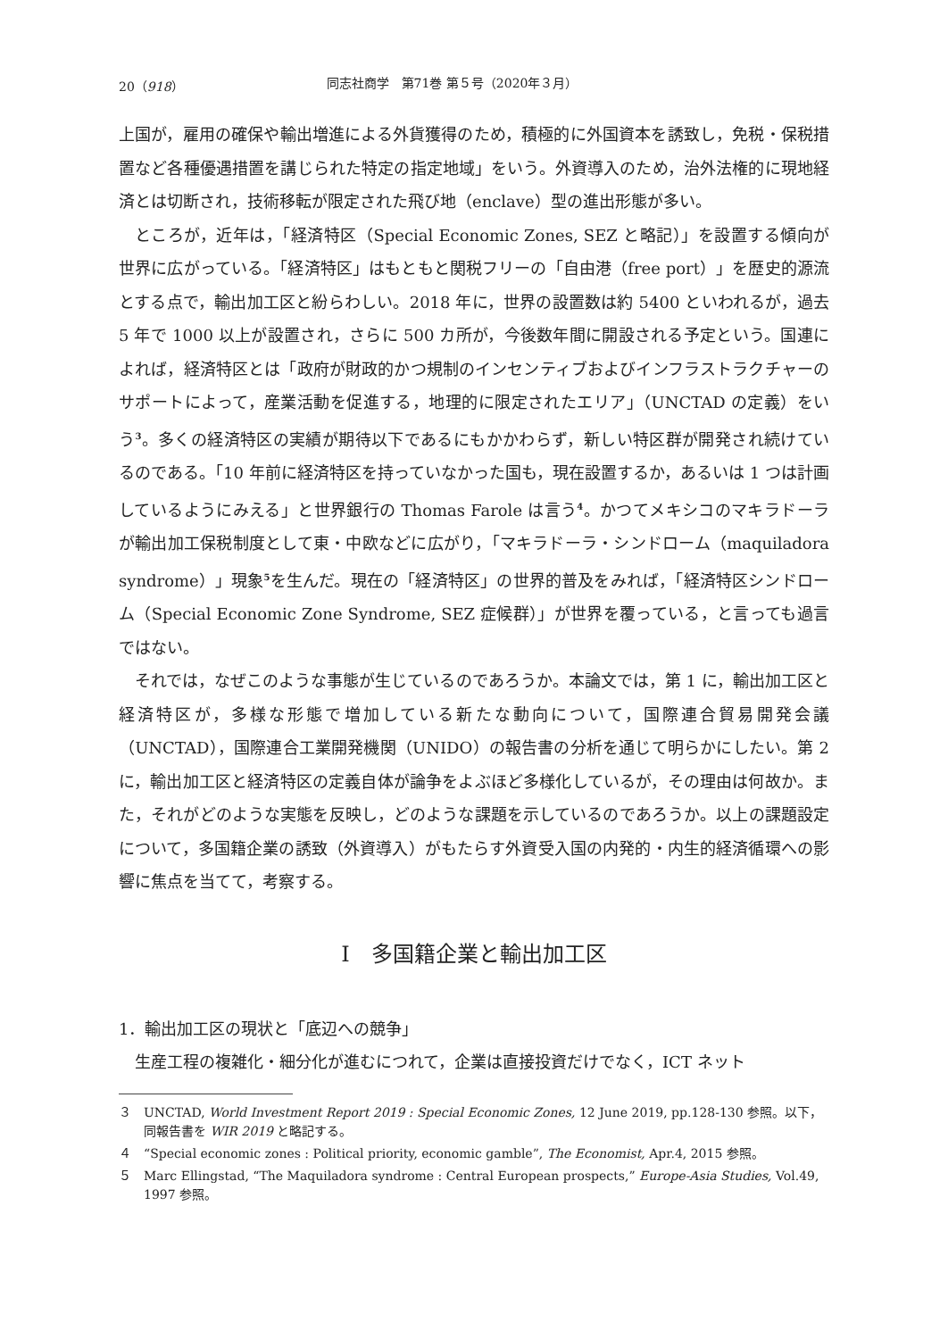20（918） 同志社商学　第71巻 第５号（2020年３月）
上国が，雇用の確保や輸出増進による外貨獲得のため，積極的に外国資本を誘致し，免税・保税措置など各種優遇措置を講じられた特定の指定地域」をいう。外資導入のため，治外法権的に現地経済とは切断され，技術移転が限定された飛び地（enclave）型の進出形態が多い。
ところが，近年は，「経済特区（Special Economic Zones, SEZ と略記）」を設置する傾向が世界に広がっている。「経済特区」はもともと関税フリーの「自由港（free port）」を歴史的源流とする点で，輸出加工区と紛らわしい。2018 年に，世界の設置数は約 5400 といわれるが，過去 5 年で 1000 以上が設置され，さらに 500 カ所が，今後数年間に開設される予定という。国連によれば，経済特区とは「政府が財政的かつ規制のインセンティブおよびインフラストラクチャーのサポートによって，産業活動を促進する，地理的に限定されたエリア」（UNCTAD の定義）をいう<sup>3</sup>。多くの経済特区の実績が期待以下であるにもかかわらず，新しい特区群が開発され続けているのである。「10 年前に経済特区を持っていなかった国も，現在設置するか，あるいは 1 つは計画しているようにみえる」と世界銀行の Thomas Farole は言う<sup>4</sup>。かつてメキシコのマキラドーラが輸出加工保税制度として東・中欧などに広がり，「マキラドーラ・シンドローム（maquiladora syndrome）」現象<sup>5</sup>を生んだ。現在の「経済特区」の世界的普及をみれば，「経済特区シンドローム（Special Economic Zone Syndrome, SEZ 症候群）」が世界を覆っている，と言っても過言ではない。
それでは，なぜこのような事態が生じているのであろうか。本論文では，第 1 に，輸出加工区と経済特区が，多様な形態で増加している新たな動向について，国際連合貿易開発会議（UNCTAD），国際連合工業開発機関（UNIDO）の報告書の分析を通じて明らかにしたい。第 2 に，輸出加工区と経済特区の定義自体が論争をよぶほど多様化しているが，その理由は何故か。また，それがどのような実態を反映し，どのような課題を示しているのであろうか。以上の課題設定について，多国籍企業の誘致（外資導入）がもたらす外資受入国の内発的・内生的経済循環への影響に焦点を当てて，考察する。
Ⅰ　多国籍企業と輸出加工区
1．輸出加工区の現状と「底辺への競争」
生産工程の複雑化・細分化が進むにつれて，企業は直接投資だけでなく，ICT ネット
３ UNCTAD, World Investment Report 2019 : Special Economic Zones, 12 June 2019, pp.128-130 参照。以下，同報告書を WIR 2019 と略記する。
４ “Special economic zones : Political priority, economic gamble”, The Economist, Apr.4, 2015 参照。
５ Marc Ellingstad, “The Maquiladora syndrome : Central European prospects,” Europe-Asia Studies, Vol.49, 1997 参照。